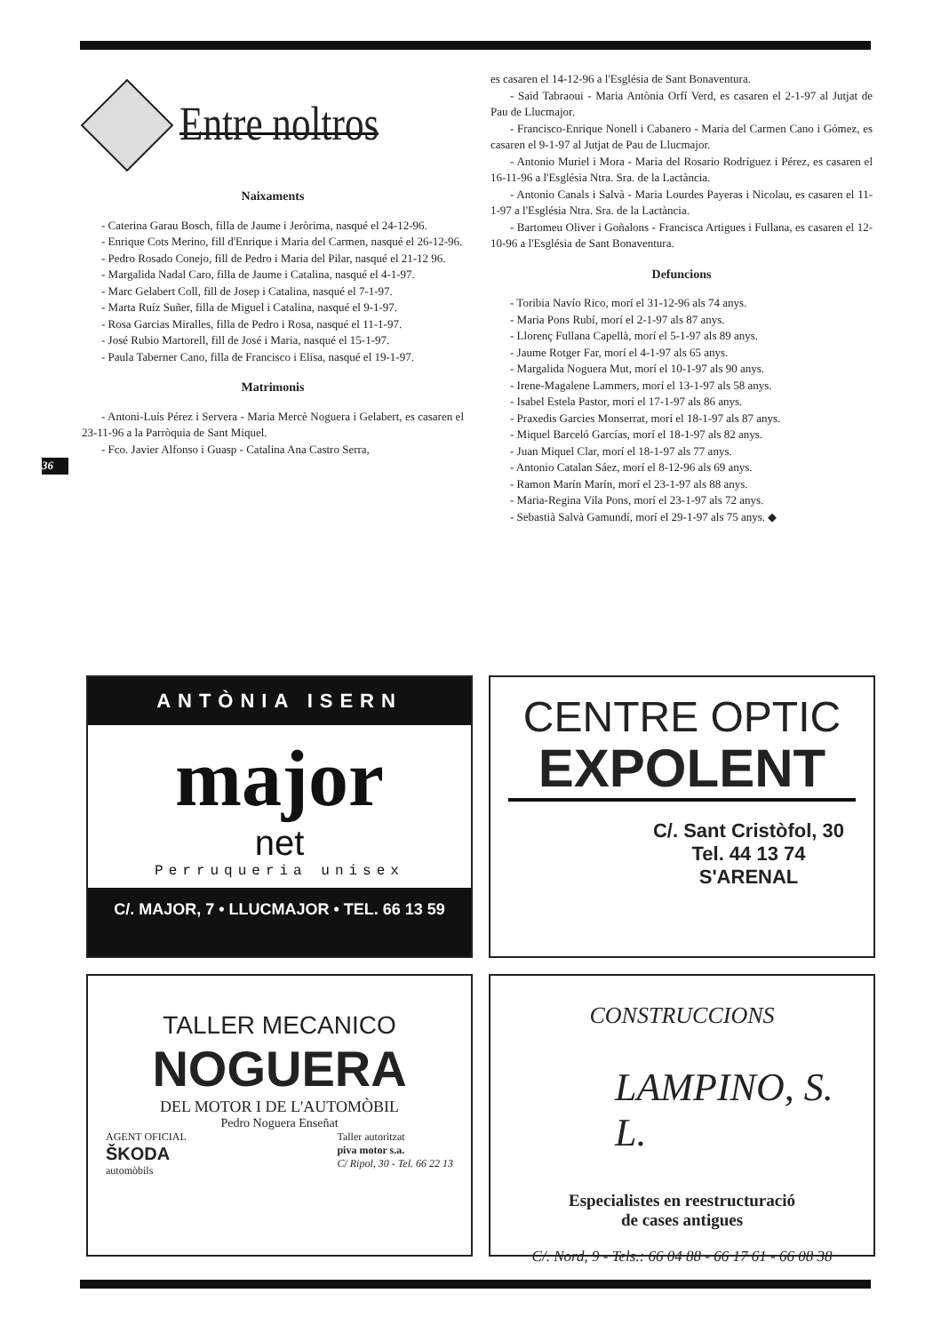Entre noltros
Naixaments
- Caterina Garau Bosch, filla de Jaume i Jeròrima, nasqué el 24-12-96.
- Enrique Cots Merino, fill d'Enrique i Maria del Carmen, nasqué el 26-12-96.
- Pedro Rosado Conejo, fill de Pedro i Maria del Pilar, nasqué el 21-12 96.
- Margalida Nadal Caro, filla de Jaume i Catalina, nasqué el 4-1-97.
- Marc Gelabert Coll, fill de Josep i Catalina, nasqué el 7-1-97.
- Marta Ruíz Suñer, filla de Miguel i Catalina, nasqué el 9-1-97.
- Rosa Garcias Miralles, filla de Pedro i Rosa, nasqué el 11-1-97.
- José Rubio Martorell, fill de José i Maria, nasqué el 15-1-97.
- Paula Taberner Cano, filla de Francisco i Elisa, nasqué el 19-1-97.
Matrimonis
- Antoni-Luís Pérez i Servera - Maria Mercè Noguera i Gelabert, es casaren el 23-11-96 a la Parròquia de Sant Miquel.
- Fco. Javier Alfonso i Guasp - Catalina Ana Castro Serra,
36
es casaren el 14-12-96 a l'Església de Sant Bonaventura.
- Said Tabraoui - Maria Antònia Orfí Verd, es casaren el 2-1-97 al Jutjat de Pau de Llucmajor.
- Francisco-Enrique Nonell i Cabanero - Maria del Carmen Cano i Gómez, es casaren el 9-1-97 al Jutjat de Pau de Llucmajor.
- Antonio Muriel i Mora - Maria del Rosario Rodríguez i Pérez, es casaren el 16-11-96 a l'Església Ntra. Sra. de la Lactància.
- Antonio Canals i Salvà - Maria Lourdes Payeras i Nicolau, es casaren el 11-1-97 a l'Església Ntra. Sra. de la Lactància.
- Bartomeu Oliver i Goñalons - Francisca Artigues i Fullana, es casaren el 12-10-96 a l'Església de Sant Bonaventura.
Defuncions
- Toribia Navío Rico, morí el 31-12-96 als 74 anys.
- Maria Pons Rubí, morí el 2-1-97 als 87 anys.
- Llorenç Fullana Capellà, morí el 5-1-97 als 89 anys.
- Jaume Rotger Far, morí el 4-1-97 als 65 anys.
- Margalida Noguera Mut, morí el 10-1-97 als 90 anys.
- Irene-Magalene Lammers, morí el 13-1-97 als 58 anys.
- Isabel Estela Pastor, morí el 17-1-97 als 86 anys.
- Praxedis Garcies Monserrat, morí el 18-1-97 als 87 anys.
- Miquel Barceló Garcías, morí el 18-1-97 als 82 anys.
- Juan Miquel Clar, morí el 18-1-97 als 77 anys.
- Antonio Catalan Sáez, morí el 8-12-96 als 69 anys.
- Ramon Marín Marín, morí el 23-1-97 als 88 anys.
- Maria-Regina Vila Pons, morí el 23-1-97 als 72 anys.
- Sebastià Salvà Gamundí, morí el 29-1-97 als 75 anys. ◆
ANTÒNIA ISERN
major
net
Perruqueria unisex
C/. MAJOR, 7 • LLUCMAJOR • TEL. 66 13 59
CENTRE OPTIC
EXPOLENT
C/. Sant Cristòfol, 30
Tel. 44 13 74
S'ARENAL
TALLER MECANICO
NOGUERA
DEL MOTOR I DE L'AUTOMÒBIL
Pedro Noguera Enseñat
AGENT OFICIAL
ŠKODA
automòbils
Taller autoritzat
piva motor s.a.
C/ Ripol, 30 - Tel. 66 22 13
CONSTRUCCIONS
LAMPINO, S. L.
Especialistes en reestructuració
de cases antigues
C/. Nord, 9 - Tels.: 66 04 88 - 66 17 61 - 66 08 38